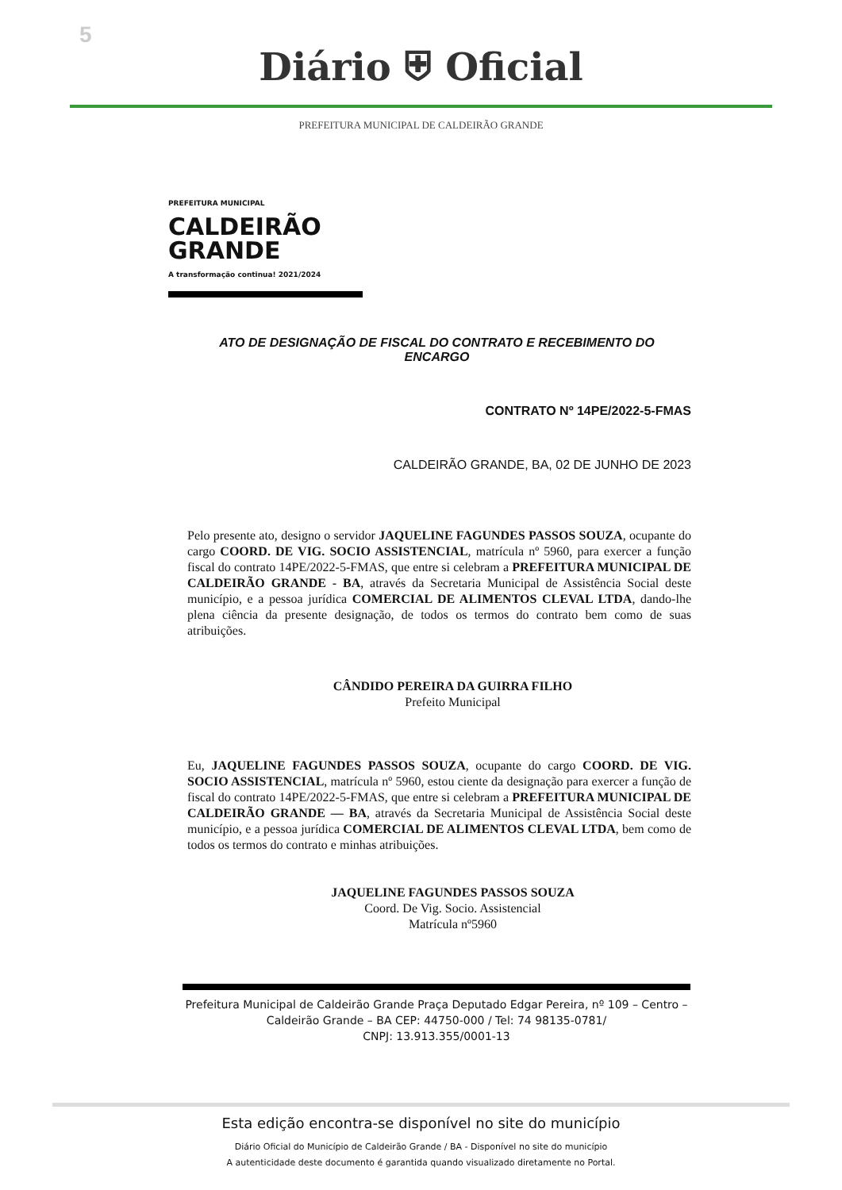5
Diário ⛨ Oficial
PREFEITURA MUNICIPAL DE CALDEIRÃO GRANDE
PREFEITURA MUNICIPAL
CALDEIRÃO
GRANDE
A transformação continua! 2021/2024
ATO DE DESIGNAÇÃO DE FISCAL DO CONTRATO E RECEBIMENTO DO ENCARGO
CONTRATO Nº 14PE/2022-5-FMAS
CALDEIRÃO GRANDE, BA, 02 DE JUNHO DE 2023
Pelo presente ato, designo o servidor JAQUELINE FAGUNDES PASSOS SOUZA, ocupante do cargo COORD. DE VIG. SOCIO ASSISTENCIAL, matrícula nº 5960, para exercer a função fiscal do contrato 14PE/2022-5-FMAS, que entre si celebram a PREFEITURA MUNICIPAL DE CALDEIRÃO GRANDE - BA, através da Secretaria Municipal de Assistência Social deste município, e a pessoa jurídica COMERCIAL DE ALIMENTOS CLEVAL LTDA, dando-lhe plena ciência da presente designação, de todos os termos do contrato bem como de suas atribuições.
CÂNDIDO PEREIRA DA GUIRRA FILHO
Prefeito Municipal
Eu, JAQUELINE FAGUNDES PASSOS SOUZA, ocupante do cargo COORD. DE VIG. SOCIO ASSISTENCIAL, matrícula nº 5960, estou ciente da designação para exercer a função de fiscal do contrato 14PE/2022-5-FMAS, que entre si celebram a PREFEITURA MUNICIPAL DE CALDEIRÃO GRANDE — BA, através da Secretaria Municipal de Assistência Social deste município, e a pessoa jurídica COMERCIAL DE ALIMENTOS CLEVAL LTDA, bem como de todos os termos do contrato e minhas atribuições.
JAQUELINE FAGUNDES PASSOS SOUZA
Coord. De Vig. Socio. Assistencial
Matrícula nº5960
Prefeitura Municipal de Caldeirão Grande Praça Deputado Edgar Pereira, nº 109 – Centro – Caldeirão Grande – BA CEP: 44750-000 / Tel: 74 98135-0781/
CNPJ: 13.913.355/0001-13
Esta edição encontra-se disponível no site do município
Diário Oficial do Município de Caldeirão Grande / BA - Disponível no site do município
A autenticidade deste documento é garantida quando visualizado diretamente no Portal.